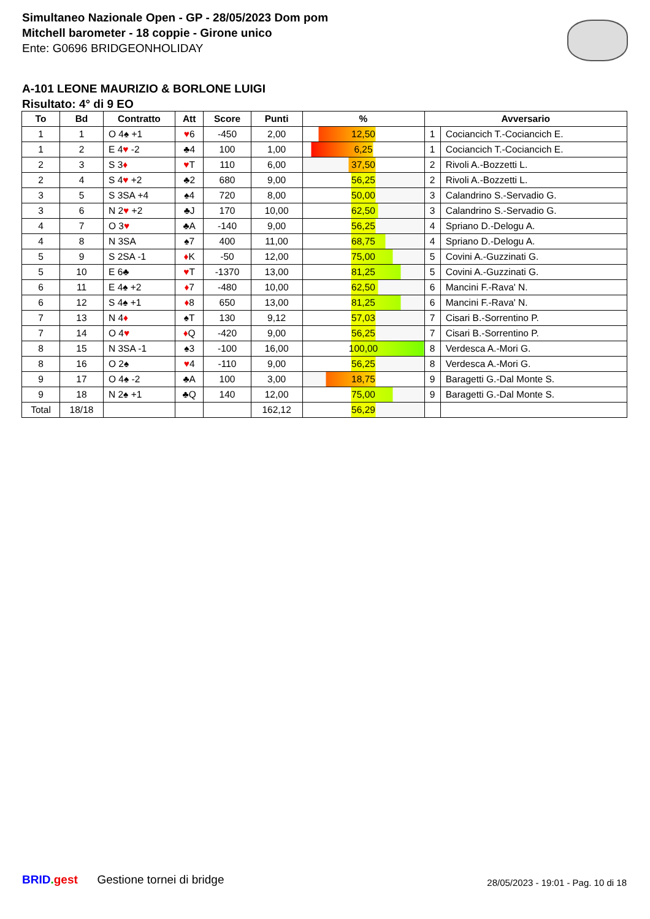Simultaneo Nazionale Open - GP - 28/05/2023 Dom pom
Mitchell barometer - 18 coppie - Girone unico
Ente: G0696 BRIDGEONHOLIDAY
A-101 LEONE MAURIZIO & BORLONE LUIGI
Risultato: 4° di 9 EO
| To | Bd | Contratto | Att | Score | Punti | % | Avversario | |
| --- | --- | --- | --- | --- | --- | --- | --- | --- |
| 1 | 1 | O 4♠ +1 | ♥ 6 | -450 | 2,00 | 12,50 | 1 | Cociancich T.-Cociancich E. |
| 1 | 2 | E 4 ♥ -2 | ♣4 | 100 | 1,00 | 6,25 | 1 | Cociancich T.-Cociancich E. |
| 2 | 3 | S 3 ♦ | ♥ T | 110 | 6,00 | 37,50 | 2 | Rivoli A.-Bozzetti L. |
| 2 | 4 | S 4 ♥ +2 | ♣2 | 680 | 9,00 | 56,25 | 2 | Rivoli A.-Bozzetti L. |
| 3 | 5 | S 3SA +4 | ♠4 | 720 | 8,00 | 50,00 | 3 | Calandrino S.-Servadio G. |
| 3 | 6 | N 2 ♥ +2 | ♣J | 170 | 10,00 | 62,50 | 3 | Calandrino S.-Servadio G. |
| 4 | 7 | O 3 ♥ | ♣A | -140 | 9,00 | 56,25 | 4 | Spriano D.-Delogu A. |
| 4 | 8 | N 3SA | ♠7 | 400 | 11,00 | 68,75 | 4 | Spriano D.-Delogu A. |
| 5 | 9 | S 2SA -1 | ♦ K | -50 | 12,00 | 75,00 | 5 | Covini A.-Guzzinati G. |
| 5 | 10 | E 6♣ | ♥ T | -1370 | 13,00 | 81,25 | 5 | Covini A.-Guzzinati G. |
| 6 | 11 | E 4♠ +2 | ♦ 7 | -480 | 10,00 | 62,50 | 6 | Mancini F.-Rava' N. |
| 6 | 12 | S 4♠ +1 | ♦ 8 | 650 | 13,00 | 81,25 | 6 | Mancini F.-Rava' N. |
| 7 | 13 | N 4 ♦ | ♠T | 130 | 9,12 | 57,03 | 7 | Cisari B.-Sorrentino P. |
| 7 | 14 | O 4 ♥ | ♦ Q | -420 | 9,00 | 56,25 | 7 | Cisari B.-Sorrentino P. |
| 8 | 15 | N 3SA -1 | ♠3 | -100 | 16,00 | 100,00 | 8 | Verdesca A.-Mori G. |
| 8 | 16 | O 2♠ | ♥ 4 | -110 | 9,00 | 56,25 | 8 | Verdesca A.-Mori G. |
| 9 | 17 | O 4♠ -2 | ♣A | 100 | 3,00 | 18,75 | 9 | Baragetti G.-Dal Monte S. |
| 9 | 18 | N 2♠ +1 | ♣Q | 140 | 12,00 | 75,00 | 9 | Baragetti G.-Dal Monte S. |
| Total | 18/18 | | | | 162,12 | 56,29 | | |
BRID. gest Gestione tornei di bridge
28/05/2023 - 19:01 - Pag. 10 di 18